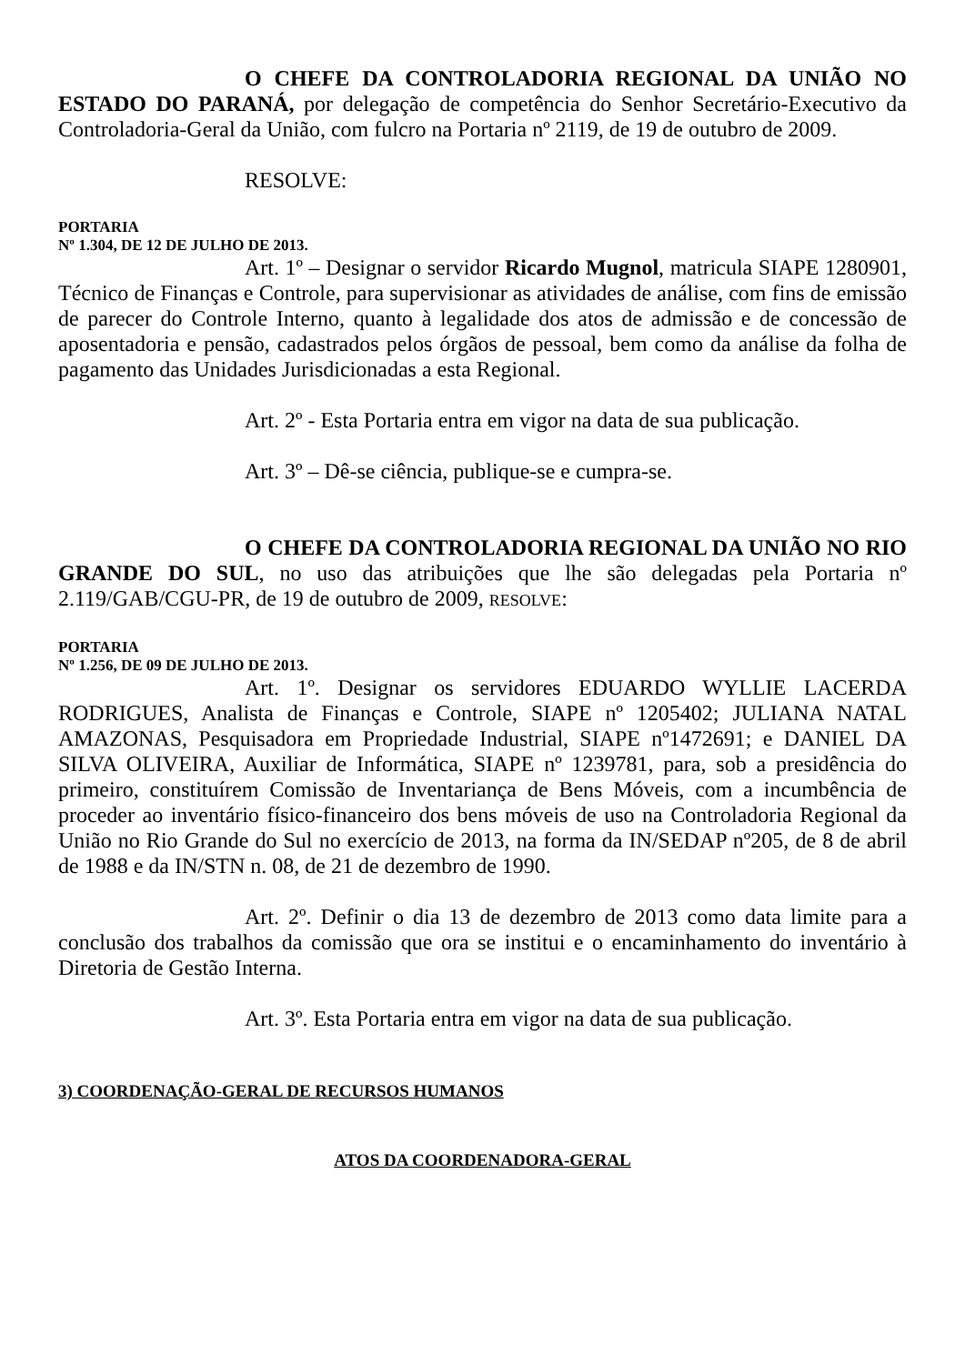O CHEFE DA CONTROLADORIA REGIONAL DA UNIÃO NO ESTADO DO PARANÁ, por delegação de competência do Senhor Secretário-Executivo da Controladoria-Geral da União, com fulcro na Portaria nº 2119, de 19 de outubro de 2009.
RESOLVE:
PORTARIA
Nº 1.304, DE 12 DE JULHO DE 2013.
Art. 1º – Designar o servidor Ricardo Mugnol, matricula SIAPE 1280901, Técnico de Finanças e Controle, para supervisionar as atividades de análise, com fins de emissão de parecer do Controle Interno, quanto à legalidade dos atos de admissão e de concessão de aposentadoria e pensão, cadastrados pelos órgãos de pessoal, bem como da análise da folha de pagamento das Unidades Jurisdicionadas a esta Regional.
Art. 2º - Esta Portaria entra em vigor na data de sua publicação.
Art. 3º – Dê-se ciência, publique-se e cumpra-se.
O CHEFE DA CONTROLADORIA REGIONAL DA UNIÃO NO RIO GRANDE DO SUL, no uso das atribuições que lhe são delegadas pela Portaria nº 2.119/GAB/CGU-PR, de 19 de outubro de 2009, RESOLVE:
PORTARIA
Nº 1.256, DE 09 DE JULHO DE 2013.
Art. 1º. Designar os servidores EDUARDO WYLLIE LACERDA RODRIGUES, Analista de Finanças e Controle, SIAPE nº 1205402; JULIANA NATAL AMAZONAS, Pesquisadora em Propriedade Industrial, SIAPE nº1472691; e DANIEL DA SILVA OLIVEIRA, Auxiliar de Informática, SIAPE nº 1239781, para, sob a presidência do primeiro, constituírem Comissão de Inventariança de Bens Móveis, com a incumbência de proceder ao inventário físico-financeiro dos bens móveis de uso na Controladoria Regional da União no Rio Grande do Sul no exercício de 2013, na forma da IN/SEDAP nº205, de 8 de abril de 1988 e da IN/STN n. 08, de 21 de dezembro de 1990.
Art. 2º. Definir o dia 13 de dezembro de 2013 como data limite para a conclusão dos trabalhos da comissão que ora se institui e o encaminhamento do inventário à Diretoria de Gestão Interna.
Art. 3º. Esta Portaria entra em vigor na data de sua publicação.
3) COORDENAÇÃO-GERAL DE RECURSOS HUMANOS
ATOS DA COORDENADORA-GERAL